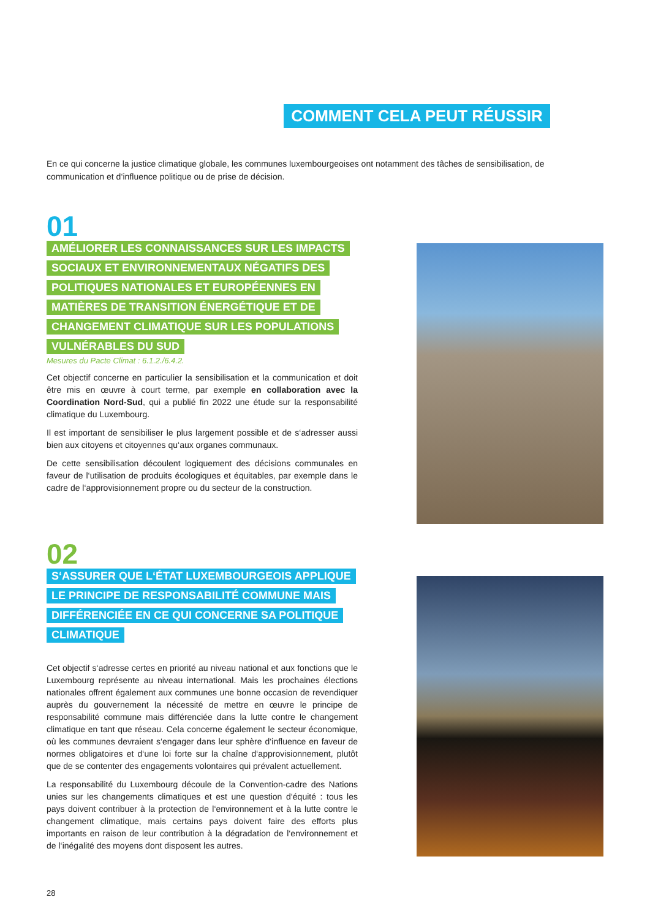COMMENT CELA PEUT RÉUSSIR
En ce qui concerne la justice climatique globale, les communes luxembourgeoises ont notamment des tâches de sensibilisation, de communication et d‘influence politique ou de prise de décision.
01
AMÉLIORER LES CONNAISSANCES SUR LES IMPACTS
SOCIAUX ET ENVIRONNEMENTAUX NÉGATIFS DES
POLITIQUES NATIONALES ET EUROPÉENNES EN
MATIÈRES DE TRANSITION ÉNERGÉTIQUE ET DE
CHANGEMENT CLIMATIQUE SUR LES POPULATIONS
VULNÉRABLES DU SUD
Mesures du Pacte Climat : 6.1.2./6.4.2.
Cet objectif concerne en particulier la sensibilisation et la communication et doit être mis en œuvre à court terme, par exemple en collaboration avec la Coordination Nord-Sud, qui a publié fin 2022 une étude sur la responsabilité climatique du Luxembourg.
Il est important de sensibiliser le plus largement possible et de s‘adresser aussi bien aux citoyens et citoyennes qu‘aux organes communaux.
De cette sensibilisation découlent logiquement des décisions communales en faveur de l‘utilisation de produits écologiques et équitables, par exemple dans le cadre de l‘approvisionnement propre ou du secteur de la construction.
02
S‘ASSURER QUE L‘ÉTAT LUXEMBOURGEOIS APPLIQUE
LE PRINCIPE DE RESPONSABILITÉ COMMUNE MAIS
DIFFÉRENCIÉE EN CE QUI CONCERNE SA POLITIQUE
CLIMATIQUE
Cet objectif s‘adresse certes en priorité au niveau national et aux fonctions que le Luxembourg représente au niveau international. Mais les prochaines élections nationales offrent également aux communes une bonne occasion de revendiquer auprès du gouvernement la nécessité de mettre en œuvre le principe de responsabilité commune mais différenciée dans la lutte contre le changement climatique en tant que réseau. Cela concerne également le secteur économique, où les communes devraient s‘engager dans leur sphère d‘influence en faveur de normes obligatoires et d‘une loi forte sur la chaîne d‘approvisionnement, plutôt que de se contenter des engagements volontaires qui prévalent actuellement.
La responsabilité du Luxembourg découle de la Convention-cadre des Nations unies sur les changements climatiques et est une question d‘équité : tous les pays doivent contribuer à la protection de l‘environnement et à la lutte contre le changement climatique, mais certains pays doivent faire des efforts plus importants en raison de leur contribution à la dégradation de l‘environnement et de l‘inégalité des moyens dont disposent les autres.
28